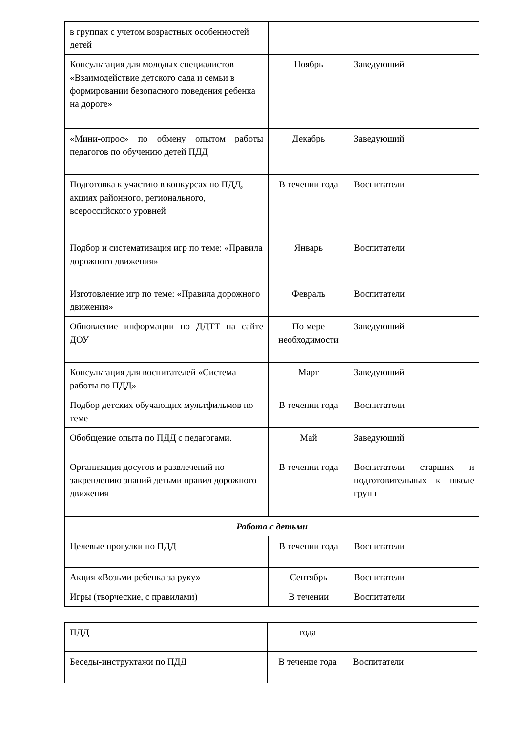| в группах с учетом возрастных особенностей детей | | |
| Консультация для молодых специалистов «Взаимодействие детского сада и семьи в формировании безопасного поведения ребенка на дороге» | Ноябрь | Заведующий |
| «Мини-опрос» по обмену опытом работы педагогов по обучению детей ПДД | Декабрь | Заведующий |
| Подготовка к участию в конкурсах по ПДД, акциях районного, регионального, всероссийского уровней | В течении года | Воспитатели |
| Подбор и систематизация игр по теме: «Правила дорожного движения» | Январь | Воспитатели |
| Изготовление игр по теме: «Правила дорожного движения» | Февраль | Воспитатели |
| Обновление информации по ДДТТ на сайте ДОУ | По мере необходимости | Заведующий |
| Консультация для воспитателей «Система работы по ПДД» | Март | Заведующий |
| Подбор детских обучающих мультфильмов по теме | В течении года | Воспитатели |
| Обобщение опыта по ПДД с педагогами. | Май | Заведующий |
| Организация досугов и развлечений по закреплению знаний детьми правил дорожного движения | В течении года | Воспитатели старших и подготовительных к школе групп |
| Работа с детьми | | |
| Целевые прогулки по ПДД | В течении года | Воспитатели |
| Акция «Возьми ребенка за руку» | Сентябрь | Воспитатели |
| Игры (творческие, с правилами) | В течении | Воспитатели |
| ПДД | года | |
| Беседы-инструктажи по ПДД | В течение года | Воспитатели |